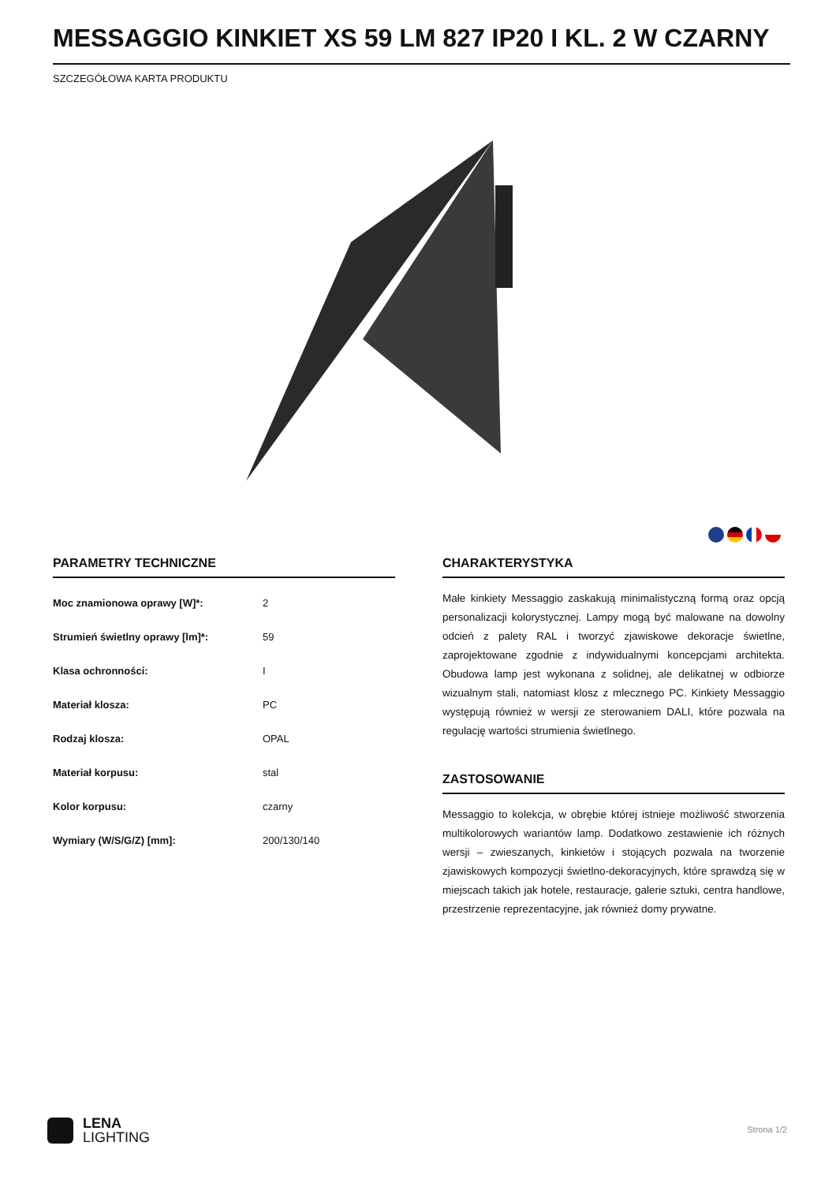MESSAGGIO KINKIET XS 59 LM 827 IP20 I KL. 2 W CZARNY
SZCZEGÓŁOWA KARTA PRODUKTU
PARAMETRY TECHNICZNE
| Moc znamionowa oprawy [W]*: | 2 |
| Strumień świetlny oprawy [lm]*: | 59 |
| Klasa ochronności: | I |
| Materiał klosza: | PC |
| Rodzaj klosza: | OPAL |
| Materiał korpusu: | stal |
| Kolor korpusu: | czarny |
| Wymiary (W/S/G/Z) [mm]: | 200/130/140 |
CHARAKTERYSTYKA
Małe kinkiety Messaggio zaskakują minimalistyczną formą oraz opcją personalizacji kolorystycznej. Lampy mogą być malowane na dowolny odcień z palety RAL i tworzyć zjawiskowe dekoracje świetlne, zaprojektowane zgodnie z indywidualnymi koncepcjami architekta. Obudowa lamp jest wykonana z solidnej, ale delikatnej w odbiorze wizualnym stali, natomiast klosz z mlecznego PC. Kinkiety Messaggio występują również w wersji ze sterowaniem DALI, które pozwala na regulację wartości strumienia świetlnego.
ZASTOSOWANIE
Messaggio to kolekcja, w obrębie której istnieje możliwość stworzenia multikolorowych wariantów lamp. Dodatkowo zestawienie ich różnych wersji – zwieszanych, kinkietów i stojących pozwala na tworzenie zjawiskowych kompozycji świetlno-dekoracyjnych, które sprawdzą się w miejscach takich jak hotele, restauracje, galerie sztuki, centra handlowe, przestrzenie reprezentacyjne, jak również domy prywatne.
LENA
LIGHTING
Strona 1/2